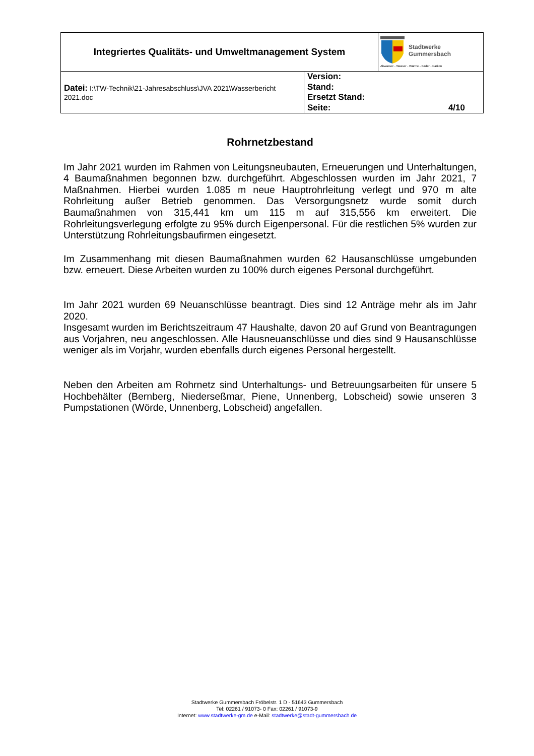| Integriertes Qualitäts- und Umweltmanagement System | | Stadtwerke Gummersbach Abwasser - Wasser - Wärme - Bäder - Parken |
| Datei: I:\TW-Technik\21-Jahresabschluss\JVA 2021\Wasserbericht 2021.doc | Version: Stand: Ersetzt Stand: Seite: 4/10 | |
Rohrnetzbestand
Im Jahr 2021 wurden im Rahmen von Leitungsneubauten, Erneuerungen und Unterhaltungen, 4 Baumaßnahmen begonnen bzw. durchgeführt. Abgeschlossen wurden im Jahr 2021, 7 Maßnahmen. Hierbei wurden 1.085 m neue Hauptrohrleitung verlegt und 970 m alte Rohrleitung außer Betrieb genommen. Das Versorgungsnetz wurde somit durch Baumaßnahmen von 315,441 km um 115 m auf 315,556 km erweitert. Die Rohrleitungsverlegung erfolgte zu 95% durch Eigenpersonal. Für die restlichen 5% wurden zur Unterstützung Rohrleitungsbaufirmen eingesetzt.
Im Zusammenhang mit diesen Baumaßnahmen wurden 62 Hausanschlüsse umgebunden bzw. erneuert. Diese Arbeiten wurden zu 100% durch eigenes Personal durchgeführt.
Im Jahr 2021 wurden 69 Neuanschlüsse beantragt. Dies sind 12 Anträge mehr als im Jahr 2020.
Insgesamt wurden im Berichtszeitraum 47 Haushalte, davon 20 auf Grund von Beantragungen aus Vorjahren, neu angeschlossen. Alle Hausneuanschlüsse und dies sind 9 Hausanschlüsse weniger als im Vorjahr, wurden ebenfalls durch eigenes Personal hergestellt.
Neben den Arbeiten am Rohrnetz sind Unterhaltungs- und Betreuungsarbeiten für unsere 5 Hochbehälter (Bernberg, Niederseßmar, Piene, Unnenberg, Lobscheid) sowie unseren 3 Pumpstationen (Wörde, Unnenberg, Lobscheid) angefallen.
Stadtwerke Gummersbach Fröbelstr. 1 D - 51643 Gummersbach
Tel: 02261 / 91073- 0 Fax: 02261 / 91073-9
Internet: www.stadtwerke-gm.de e-Mail: stadtwerke@stadt-gummersbach.de